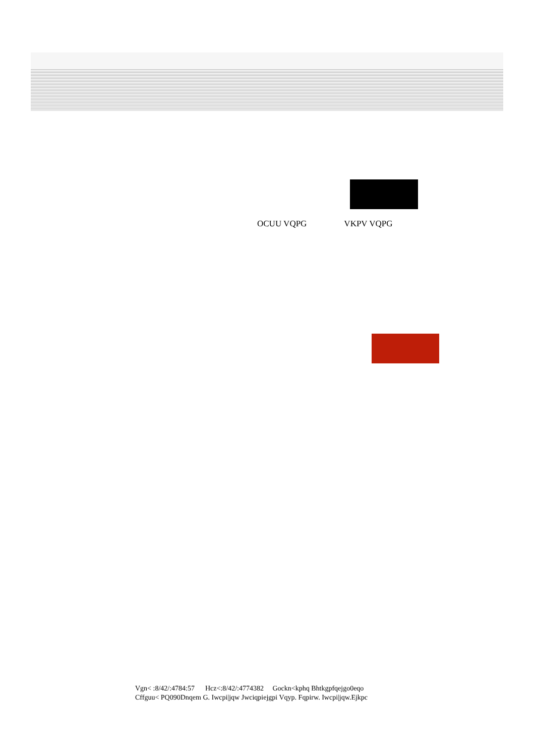OCUU VQPG VKPV VQPG
Vgn< :8/42/:4784:57 Hcz<:8/42/:4774382 Gockn<kphq Bhtkgpfqejgo0eqo
Cffguu< PQ090Dnqem G. Iwcpi|jqw Jwciqpiejgpi Vqyp. Fqpirw. Iwcpi|jqw.Ejkpc